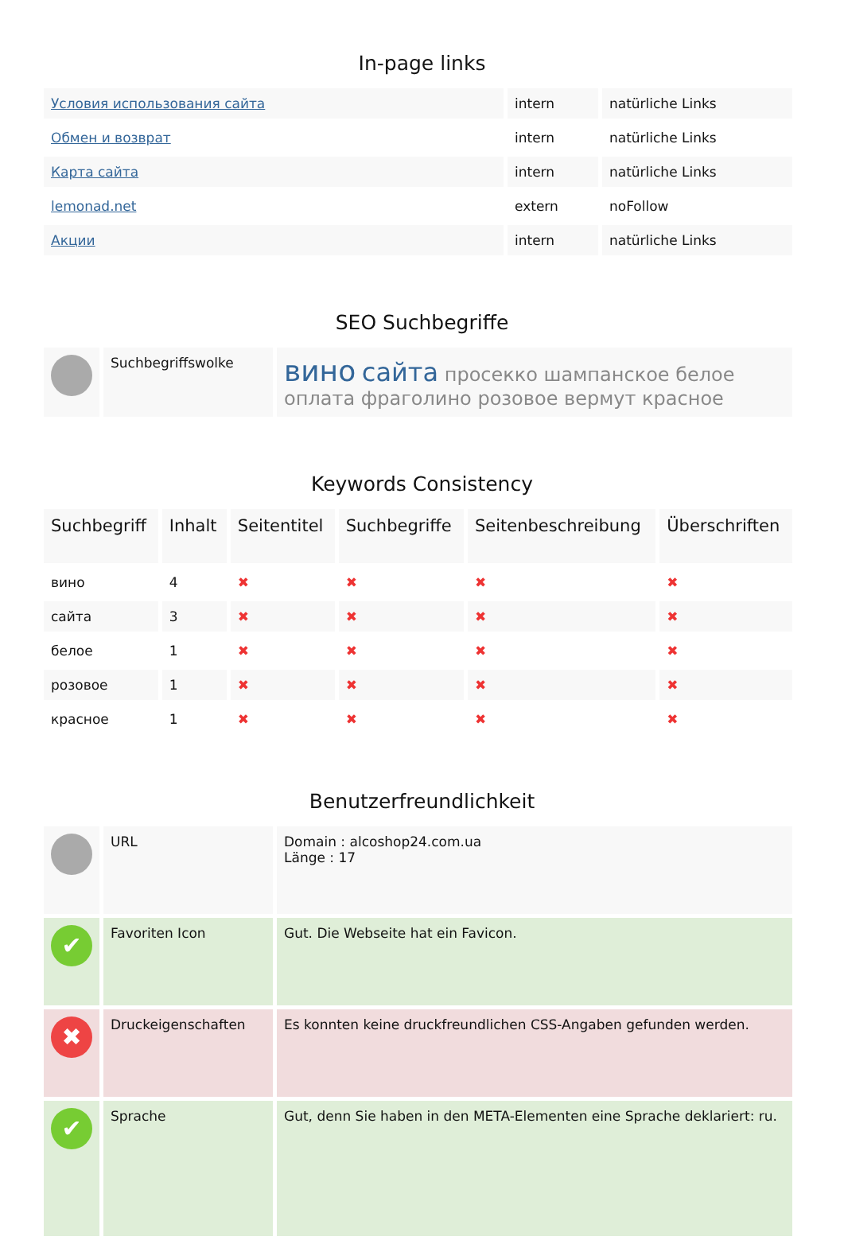In-page links
| Условия использования сайта | intern | natürliche Links |
| Обмен и возврат | intern | natürliche Links |
| Карта сайта | intern | natürliche Links |
| lemonad.net | extern | noFollow |
| Акции | intern | natürliche Links |
SEO Suchbegriffe
| | Suchbegriffswolke | вино сайта просекко шампанское белое оплата фраголино розовое вермут красное |
Keywords Consistency
| Suchbegriff | Inhalt | Seitentitel | Suchbegriffe | Seitenbeschreibung | Überschriften |
| --- | --- | --- | --- | --- | --- |
| вино | 4 | ✖ | ✖ | ✖ | ✖ |
| сайта | 3 | ✖ | ✖ | ✖ | ✖ |
| белое | 1 | ✖ | ✖ | ✖ | ✖ |
| розовое | 1 | ✖ | ✖ | ✖ | ✖ |
| красное | 1 | ✖ | ✖ | ✖ | ✖ |
Benutzerfreundlichkeit
| | URL | Domain : alcoshop24.com.ua Länge : 17 |
| ✔ | Favoriten Icon | Gut. Die Webseite hat ein Favicon. |
| ✖ | Druckeigenschaften | Es konnten keine druckfreundlichen CSS-Angaben gefunden werden. |
| ✔ | Sprache | Gut, denn Sie haben in den META-Elementen eine Sprache deklariert: ru. |